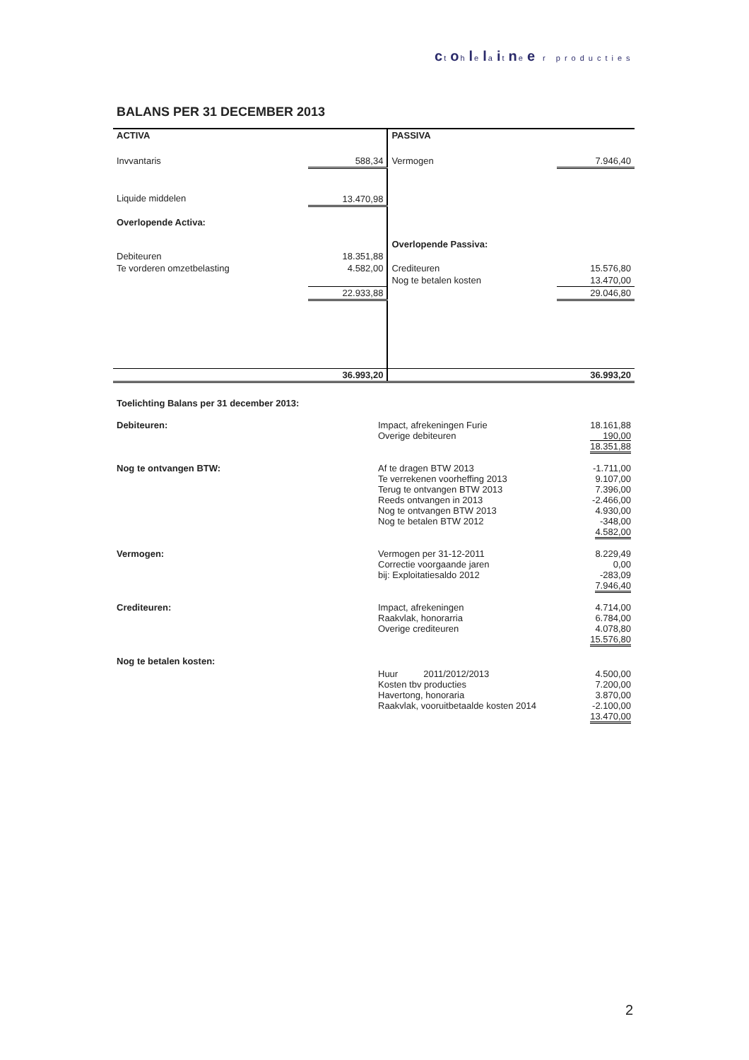ctohlelaitnee r producties
BALANS PER 31 DECEMBER 2013
| ACTIVA | | PASSIVA | |
| Invvantaris | 588,34 | Vermogen | 7.946,40 |
| Liquide middelen | 13.470,98 | | |
| Overlopende Activa: | | | |
| | | Overlopende Passiva: | |
| Debiteuren | 18.351,88 | | |
| Te vorderen omzetbelasting | 4.582,00 | Crediteuren | 15.576,80 |
| | | Nog te betalen kosten | 13.470,00 |
| | 22.933,88 | | 29.046,80 |
| | 36.993,20 | | 36.993,20 |
| Toelichting Balans per 31 december 2013: | | |
| Debiteuren: | Impact, afrekeningen Furie Overige debiteuren | 18.161,88 190,00 18.351,88 |
| Nog te ontvangen BTW: | Af te dragen BTW 2013 Te verrekenen voorheffing 2013 Terug te ontvangen BTW 2013 Reeds ontvangen in 2013 Nog te ontvangen BTW 2013 Nog te betalen BTW 2012 | -1.711,00 9.107,00 7.396,00 -2.466,00 4.930,00 -348,00 4.582,00 |
| Vermogen: | Vermogen per 31-12-2011 Correctie voorgaande jaren bij: Exploitatiesaldo 2012 | 8.229,49 0,00 -283,09 7.946,40 |
| Crediteuren: | Impact, afrekeningen Raakvlak, honorarria Overige crediteuren | 4.714,00 6.784,00 4.078,80 15.576,80 |
| Nog te betalen kosten: | Huur 2011/2012/2013 Kosten tbv producties Havertong, honoraria Raakvlak, vooruitbetaalde kosten 2014 | 4.500,00 7.200,00 3.870,00 -2.100,00 13.470,00 |
2